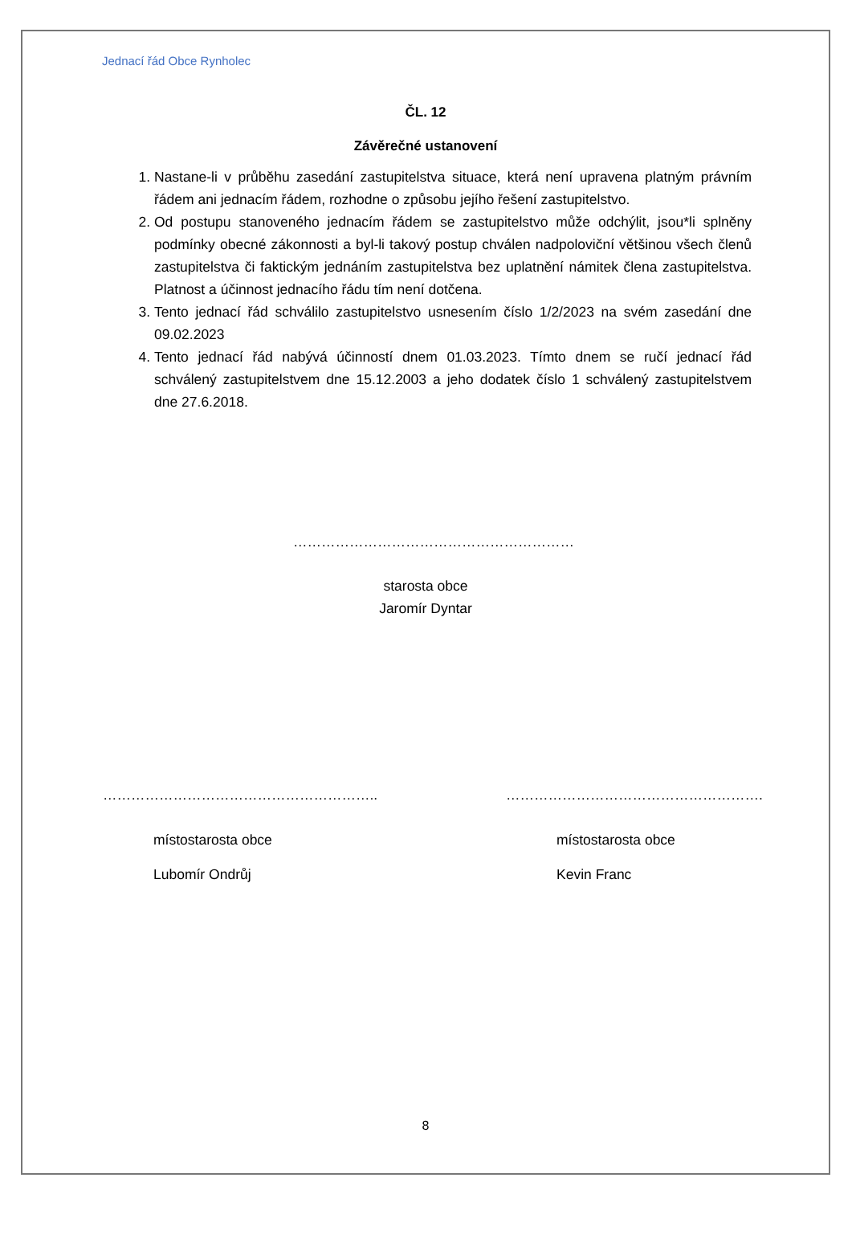Jednací řád Obce Rynholec
ČL. 12
Závěrečné ustanovení
1. Nastane-li v průběhu zasedání zastupitelstva situace, která není upravena platným právním řádem ani jednacím řádem, rozhodne o způsobu jejího řešení zastupitelstvo.
2. Od postupu stanoveného jednacím řádem se zastupitelstvo může odchýlit, jsou*li splněny podmínky obecné zákonnosti a byl-li takový postup chválen nadpoloviční většinou všech členů zastupitelstva či faktickým jednáním zastupitelstva bez uplatnění námitek člena zastupitelstva. Platnost a účinnost jednacího řádu tím není dotčena.
3. Tento jednací řád schválilo zastupitelstvo usnesením číslo 1/2/2023 na svém zasedání dne 09.02.2023
4. Tento jednací řád nabývá účinností dnem 01.03.2023. Tímto dnem se ručí jednací řád schválený zastupitelstvem dne 15.12.2003 a jeho dodatek číslo 1 schválený zastupitelstvem dne 27.6.2018.
……………………………………………………
starosta obce
Jaromír Dyntar
…………………………………………………..
místostarosta obce
Lubomír Ondrůj
……………………………………………….
místostarosta obce
Kevin Franc
8